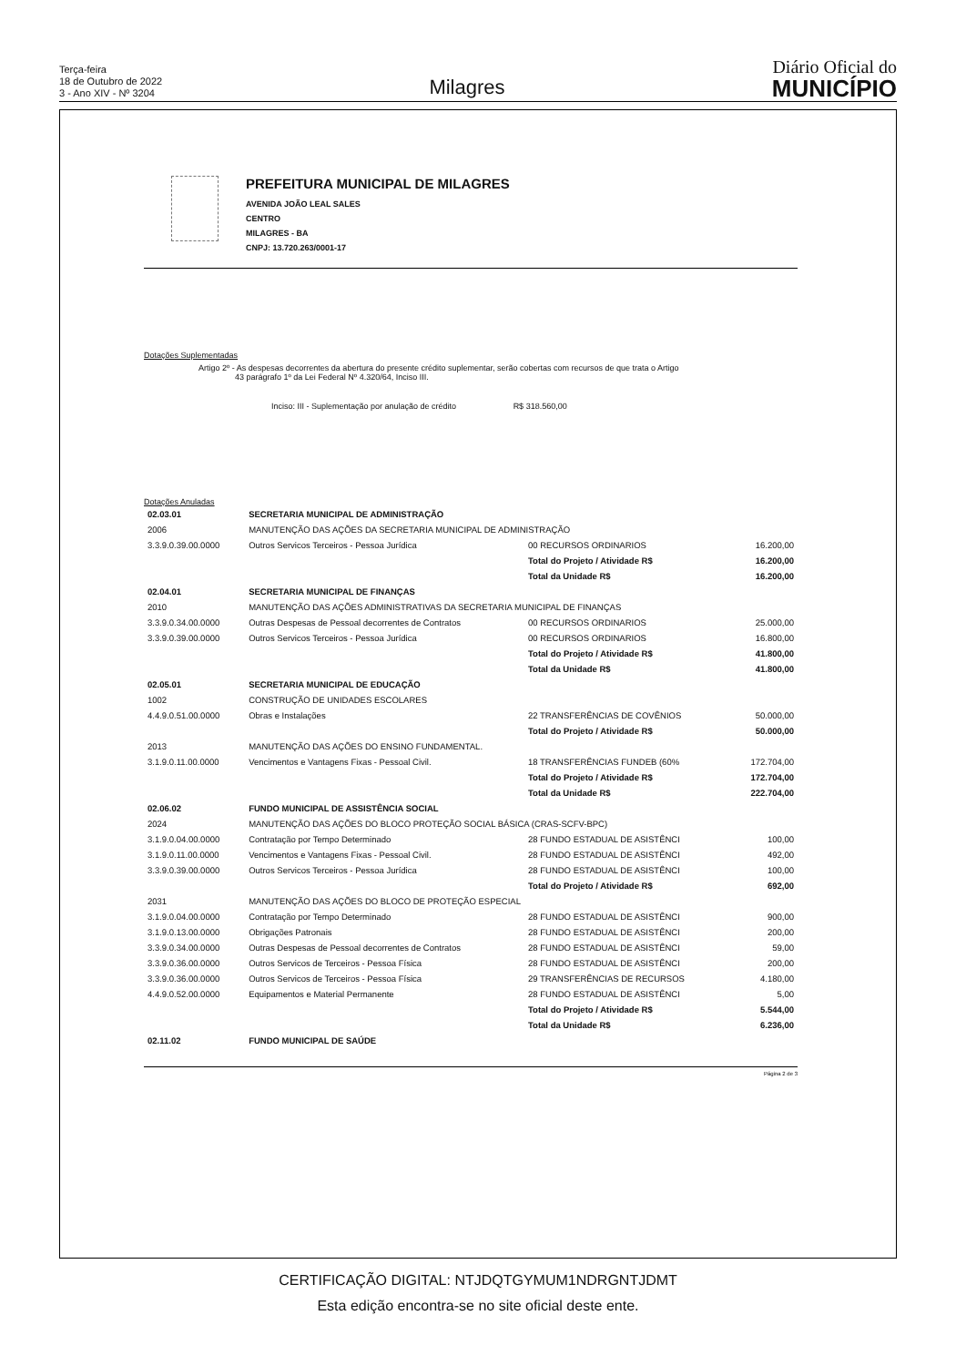Terça-feira
18 de Outubro de 2022
3 - Ano XIV - Nº 3204
Milagres
Diário Oficial do
MUNICÍPIO
PREFEITURA MUNICIPAL DE MILAGRES
AVENIDA JOÃO LEAL SALES
CENTRO
MILAGRES - BA
CNPJ: 13.720.263/0001-17
Dotações Suplementadas
Artigo 2º - As despesas decorrentes da abertura do presente crédito suplementar, serão cobertas com recursos de que trata o Artigo
43 parágrafo 1º da Lei Federal Nº 4.320/64, Inciso III.
Inciso: III - Suplementação por anulação de crédito R$ 318.560,00
Dotações Anuladas
| 02.03.01 | SECRETARIA MUNICIPAL DE ADMINISTRAÇÃO | | | |
| 2006 | MANUTENÇÃO DAS AÇÕES DA SECRETARIA MUNICIPAL DE ADMINISTRAÇÃO | | | |
| 3.3.9.0.39.00.0000 | Outros Servicos Terceiros - Pessoa Jurídica | 00 RECURSOS ORDINARIOS | 16.200,00 | |
| | | Total do Projeto / Atividade R$ | | 16.200,00 |
| | | Total da Unidade R$ | | 16.200,00 |
| 02.04.01 | SECRETARIA MUNICIPAL DE FINANÇAS | | | |
| 2010 | MANUTENÇÃO DAS AÇÕES ADMINISTRATIVAS DA SECRETARIA MUNICIPAL DE FINANÇAS | | | |
| 3.3.9.0.34.00.0000 | Outras Despesas de Pessoal decorrentes de Contratos | 00 RECURSOS ORDINARIOS | 25.000,00 | |
| 3.3.9.0.39.00.0000 | Outros Servicos Terceiros - Pessoa Jurídica | 00 RECURSOS ORDINARIOS | 16.800,00 | |
| | | Total do Projeto / Atividade R$ | | 41.800,00 |
| | | Total da Unidade R$ | | 41.800,00 |
| 02.05.01 | SECRETARIA MUNICIPAL DE EDUCAÇÃO | | | |
| 1002 | CONSTRUÇÃO DE UNIDADES ESCOLARES | | | |
| 4.4.9.0.51.00.0000 | Obras e Instalações | 22 TRANSFERÊNCIAS DE COVÊNIOS | 50.000,00 | |
| | | Total do Projeto / Atividade R$ | | 50.000,00 |
| 2013 | MANUTENÇÃO DAS AÇÕES DO ENSINO FUNDAMENTAL. | | | |
| 3.1.9.0.11.00.0000 | Vencimentos e Vantagens Fixas - Pessoal Civil. | 18 TRANSFERÊNCIAS FUNDEB (60% | 172.704,00 | |
| | | Total do Projeto / Atividade R$ | | 172.704,00 |
| | | Total da Unidade R$ | | 222.704,00 |
| 02.06.02 | FUNDO MUNICIPAL DE ASSISTÊNCIA SOCIAL | | | |
| 2024 | MANUTENÇÃO DAS AÇÕES DO BLOCO PROTEÇÃO SOCIAL BÁSICA (CRAS-SCFV-BPC) | | | |
| 3.1.9.0.04.00.0000 | Contratação por Tempo Determinado | 28 FUNDO ESTADUAL DE ASISTÊNCI | 100,00 | |
| 3.1.9.0.11.00.0000 | Vencimentos e Vantagens Fixas - Pessoal Civil. | 28 FUNDO ESTADUAL DE ASISTÊNCI | 492,00 | |
| 3.3.9.0.39.00.0000 | Outros Servicos Terceiros - Pessoa Jurídica | 28 FUNDO ESTADUAL DE ASISTÊNCI | 100,00 | |
| | | Total do Projeto / Atividade R$ | | 692,00 |
| 2031 | MANUTENÇÃO DAS AÇÕES DO BLOCO DE PROTEÇÃO ESPECIAL | | | |
| 3.1.9.0.04.00.0000 | Contratação por Tempo Determinado | 28 FUNDO ESTADUAL DE ASISTÊNCI | 900,00 | |
| 3.1.9.0.13.00.0000 | Obrigações Patronais | 28 FUNDO ESTADUAL DE ASISTÊNCI | 200,00 | |
| 3.3.9.0.34.00.0000 | Outras Despesas de Pessoal decorrentes de Contratos | 28 FUNDO ESTADUAL DE ASISTÊNCI | 59,00 | |
| 3.3.9.0.36.00.0000 | Outros Servicos de Terceiros - Pessoa Física | 28 FUNDO ESTADUAL DE ASISTÊNCI | 200,00 | |
| 3.3.9.0.36.00.0000 | Outros Servicos de Terceiros - Pessoa Física | 29 TRANSFERÊNCIAS DE RECURSOS | 4.180,00 | |
| 4.4.9.0.52.00.0000 | Equipamentos e Material Permanente | 28 FUNDO ESTADUAL DE ASISTÊNCI | 5,00 | |
| | | Total do Projeto / Atividade R$ | | 5.544,00 |
| | | Total da Unidade R$ | | 6.236,00 |
| 02.11.02 | FUNDO MUNICIPAL DE SAÚDE | | | |
Página 2 de 3
CERTIFICAÇÃO DIGITAL: NTJDQTGYMUM1NDRGNTJDMT
Esta edição encontra-se no site oficial deste ente.